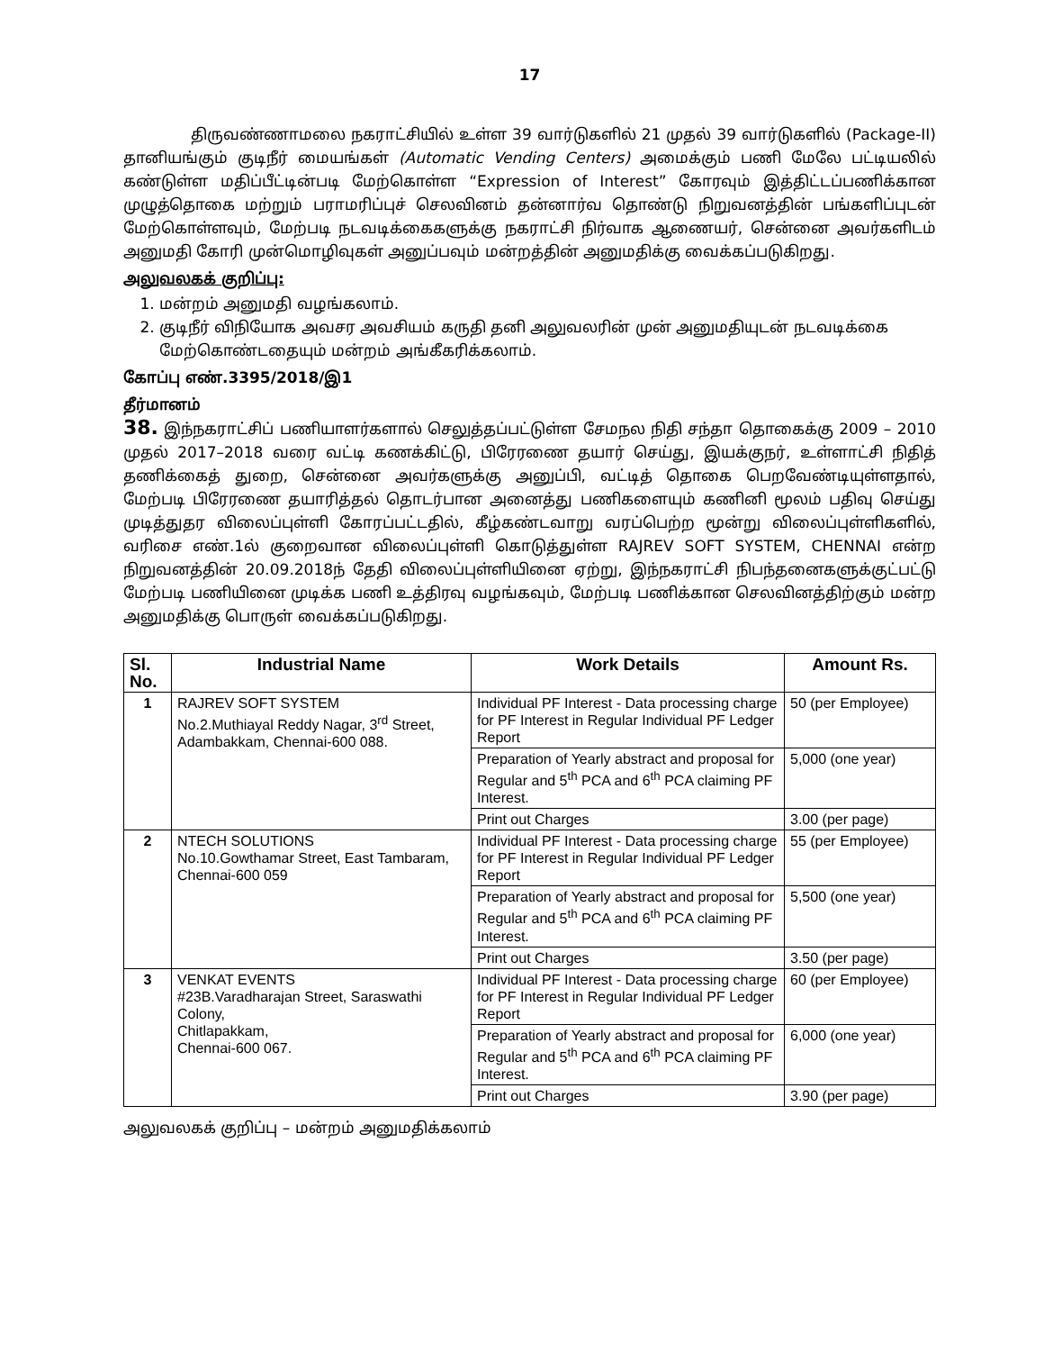17
திருவண்ணாமலை நகராட்சியில் உள்ள 39 வார்டுகளில் 21 முதல் 39 வார்டுகளில் (Package-II) தானியங்கும் குடிநீர் மையங்கள் (Automatic Vending Centers) அமைக்கும் பணி மேலே பட்டியலில் கண்டுள்ள மதிப்பீட்டின்படி மேற்கொள்ள “Expression of Interest” கோரவும் இத்திட்டப்பணிக்கான முழுத்தொகை மற்றும் பராமரிப்புச் செலவினம் தன்னார்வ தொண்டு நிறுவனத்தின் பங்களிப்புடன் மேற்கொள்ளவும், மேற்படி நடவடிக்கைகளுக்கு நகராட்சி நிர்வாக ஆணையர், சென்னை அவர்களிடம் அனுமதி கோரி முன்மொழிவுகள் அனுப்பவும் மன்றத்தின் அனுமதிக்கு வைக்கப்படுகிறது.
அலுவலகக் குறிப்பு:
1. மன்றம் அனுமதி வழங்கலாம்.
2. குடிநீர் விநியோக அவசர அவசியம் கருதி தனி அலுவலரின் முன் அனுமதியுடன் நடவடிக்கை மேற்கொண்டதையும் மன்றம் அங்கீகரிக்கலாம்.
கோப்பு எண்.3395/2018/இ1
தீர்மானம்
38. இந்நகராட்சிப் பணியாளர்களால் செலுத்தப்பட்டுள்ள சேமநல நிதி சந்தா தொகைக்கு 2009 – 2010 முதல் 2017–2018 வரை வட்டி கணக்கிட்டு, பிரேரணை தயார் செய்து, இயக்குநர், உள்ளாட்சி நிதித் தணிக்கைத் துறை, சென்னை அவர்களுக்கு அனுப்பி, வட்டித் தொகை பெறவேண்டியுள்ளதால், மேற்படி பிரேரணை தயாரித்தல் தொடர்பான அனைத்து பணிகளையும் கணினி மூலம் பதிவு செய்து முடித்துதர விலைப்புள்ளி கோரப்பட்டதில், கீழ்கண்டவாறு வரப்பெற்ற மூன்று விலைப்புள்ளிகளில், வரிசை எண்.1ல் குறைவான விலைப்புள்ளி கொடுத்துள்ள RAJREV SOFT SYSTEM, CHENNAI என்ற நிறுவனத்தின் 20.09.2018ந் தேதி விலைப்புள்ளியினை ஏற்று, இந்நகராட்சி நிபந்தனைகளுக்குட்பட்டு மேற்படி பணியினை முடிக்க பணி உத்திரவு வழங்கவும், மேற்படி பணிக்கான செலவினத்திற்கும் மன்ற அனுமதிக்கு பொருள் வைக்கப்படுகிறது.
| Sl. No. | Industrial Name | Work Details | Amount Rs. |
| --- | --- | --- | --- |
| 1 | RAJREV SOFT SYSTEM No.2.Muthiayal Reddy Nagar, 3<sup>rd</sup> Street, Adambakkam, Chennai-600 088. | Individual PF Interest - Data processing charge for PF Interest in Regular Individual PF Ledger Report | 50 (per Employee) |
| | | Preparation of Yearly abstract and proposal for Regular and 5<sup>th</sup> PCA and 6<sup>th</sup> PCA claiming PF Interest. | 5,000 (one year) |
| | | Print out Charges | 3.00 (per page) |
| 2 | NTECH SOLUTIONS No.10.Gowthamar Street, East Tambaram, Chennai-600 059 | Individual PF Interest - Data processing charge for PF Interest in Regular Individual PF Ledger Report | 55 (per Employee) |
| | | Preparation of Yearly abstract and proposal for Regular and 5<sup>th</sup> PCA and 6<sup>th</sup> PCA claiming PF Interest. | 5,500 (one year) |
| | | Print out Charges | 3.50 (per page) |
| 3 | VENKAT EVENTS #23B.Varadharajan Street, Saraswathi Colony, Chitlapakkam, Chennai-600 067. | Individual PF Interest - Data processing charge for PF Interest in Regular Individual PF Ledger Report | 60 (per Employee) |
| | | Preparation of Yearly abstract and proposal for Regular and 5<sup>th</sup> PCA and 6<sup>th</sup> PCA claiming PF Interest. | 6,000 (one year) |
| | | Print out Charges | 3.90 (per page) |
அலுவலகக் குறிப்பு – மன்றம் அனுமதிக்கலாம்